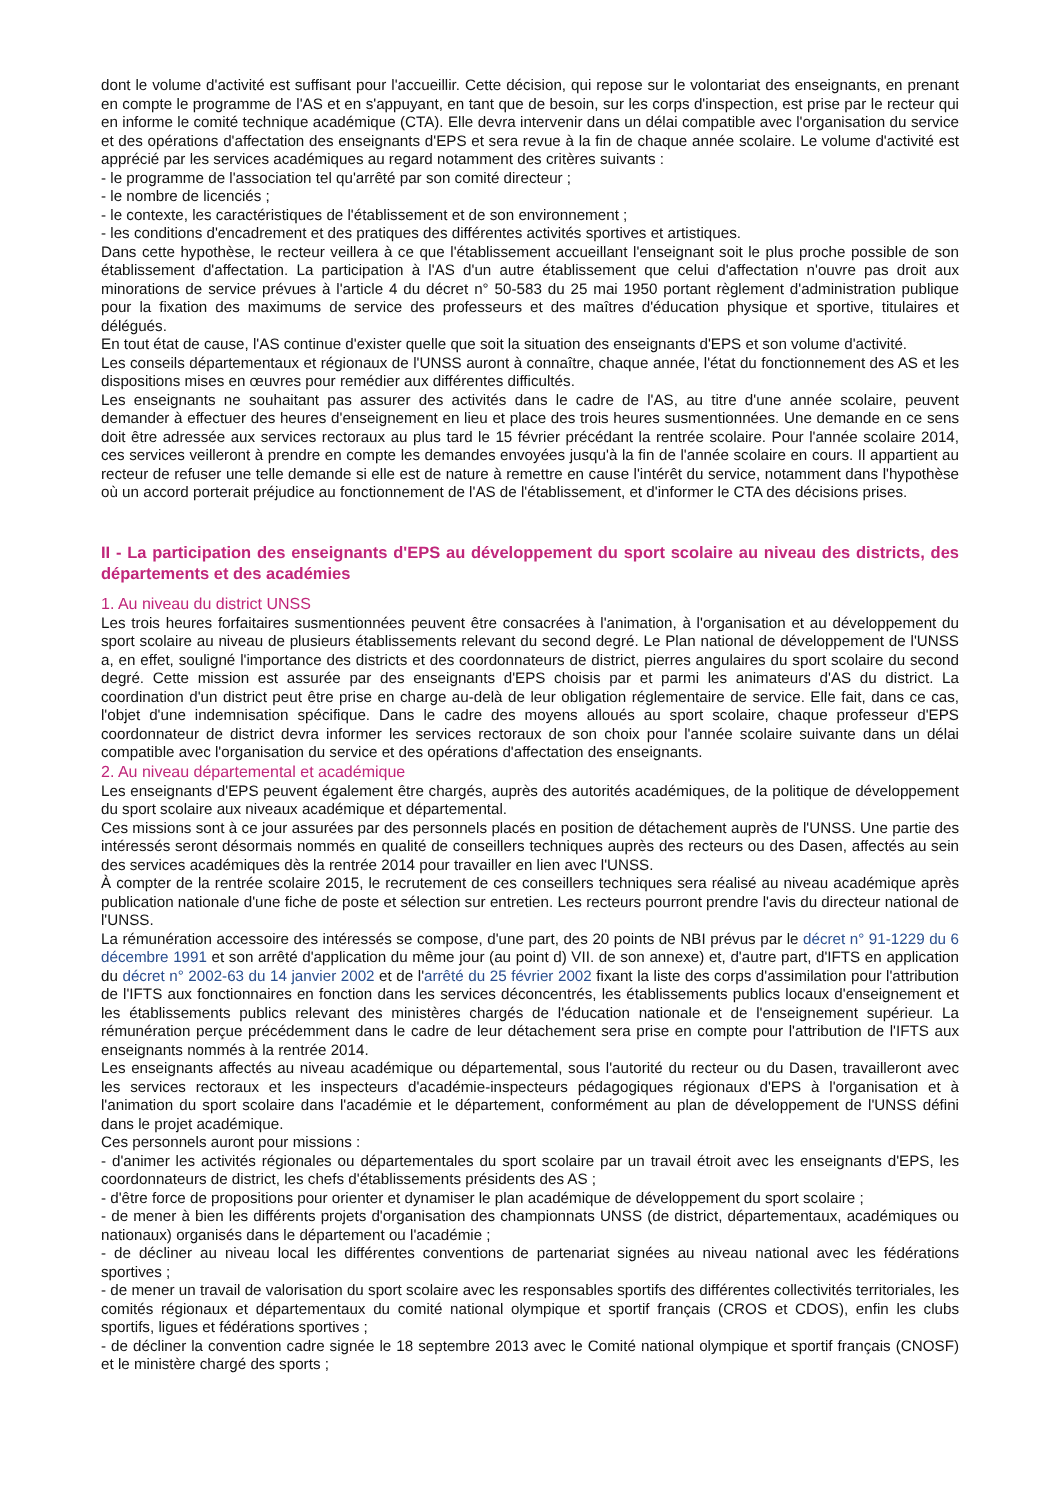dont le volume d'activité est suffisant pour l'accueillir. Cette décision, qui repose sur le volontariat des enseignants, en prenant en compte le programme de l'AS et en s'appuyant, en tant que de besoin, sur les corps d'inspection, est prise par le recteur qui en informe le comité technique académique (CTA). Elle devra intervenir dans un délai compatible avec l'organisation du service et des opérations d'affectation des enseignants d'EPS et sera revue à la fin de chaque année scolaire. Le volume d'activité est apprécié par les services académiques au regard notamment des critères suivants :
- le programme de l'association tel qu'arrêté par son comité directeur ;
- le nombre de licenciés ;
- le contexte, les caractéristiques de l'établissement et de son environnement ;
- les conditions d'encadrement et des pratiques des différentes activités sportives et artistiques.
Dans cette hypothèse, le recteur veillera à ce que l'établissement accueillant l'enseignant soit le plus proche possible de son établissement d'affectation. La participation à l'AS d'un autre établissement que celui d'affectation n'ouvre pas droit aux minorations de service prévues à l'article 4 du décret n° 50-583 du 25 mai 1950 portant règlement d'administration publique pour la fixation des maximums de service des professeurs et des maîtres d'éducation physique et sportive, titulaires et délégués.
En tout état de cause, l'AS continue d'exister quelle que soit la situation des enseignants d'EPS et son volume d'activité.
Les conseils départementaux et régionaux de l'UNSS auront à connaître, chaque année, l'état du fonctionnement des AS et les dispositions mises en œuvres pour remédier aux différentes difficultés.
Les enseignants ne souhaitant pas assurer des activités dans le cadre de l'AS, au titre d'une année scolaire, peuvent demander à effectuer des heures d'enseignement en lieu et place des trois heures susmentionnées. Une demande en ce sens doit être adressée aux services rectoraux au plus tard le 15 février précédant la rentrée scolaire. Pour l'année scolaire 2014, ces services veilleront à prendre en compte les demandes envoyées jusqu'à la fin de l'année scolaire en cours. Il appartient au recteur de refuser une telle demande si elle est de nature à remettre en cause l'intérêt du service, notamment dans l'hypothèse où un accord porterait préjudice au fonctionnement de l'AS de l'établissement, et d'informer le CTA des décisions prises.
II - La participation des enseignants d'EPS au développement du sport scolaire au niveau des districts, des départements et des académies
1. Au niveau du district UNSS
Les trois heures forfaitaires susmentionnées peuvent être consacrées à l'animation, à l'organisation et au développement du sport scolaire au niveau de plusieurs établissements relevant du second degré. Le Plan national de développement de l'UNSS a, en effet, souligné l'importance des districts et des coordonnateurs de district, pierres angulaires du sport scolaire du second degré. Cette mission est assurée par des enseignants d'EPS choisis par et parmi les animateurs d'AS du district. La coordination d'un district peut être prise en charge au-delà de leur obligation réglementaire de service. Elle fait, dans ce cas, l'objet d'une indemnisation spécifique. Dans le cadre des moyens alloués au sport scolaire, chaque professeur d'EPS coordonnateur de district devra informer les services rectoraux de son choix pour l'année scolaire suivante dans un délai compatible avec l'organisation du service et des opérations d'affectation des enseignants.
2. Au niveau départemental et académique
Les enseignants d'EPS peuvent également être chargés, auprès des autorités académiques, de la politique de développement du sport scolaire aux niveaux académique et départemental.
Ces missions sont à ce jour assurées par des personnels placés en position de détachement auprès de l'UNSS. Une partie des intéressés seront désormais nommés en qualité de conseillers techniques auprès des recteurs ou des Dasen, affectés au sein des services académiques dès la rentrée 2014 pour travailler en lien avec l'UNSS.
À compter de la rentrée scolaire 2015, le recrutement de ces conseillers techniques sera réalisé au niveau académique après publication nationale d'une fiche de poste et sélection sur entretien. Les recteurs pourront prendre l'avis du directeur national de l'UNSS.
La rémunération accessoire des intéressés se compose, d'une part, des 20 points de NBI prévus par le décret n° 91-1229 du 6 décembre 1991 et son arrêté d'application du même jour (au point d) VII. de son annexe) et, d'autre part, d'IFTS en application du décret n° 2002-63 du 14 janvier 2002 et de l'arrêté du 25 février 2002 fixant la liste des corps d'assimilation pour l'attribution de l'IFTS aux fonctionnaires en fonction dans les services déconcentrés, les établissements publics locaux d'enseignement et les établissements publics relevant des ministères chargés de l'éducation nationale et de l'enseignement supérieur. La rémunération perçue précédemment dans le cadre de leur détachement sera prise en compte pour l'attribution de l'IFTS aux enseignants nommés à la rentrée 2014.
Les enseignants affectés au niveau académique ou départemental, sous l'autorité du recteur ou du Dasen, travailleront avec les services rectoraux et les inspecteurs d'académie-inspecteurs pédagogiques régionaux d'EPS à l'organisation et à l'animation du sport scolaire dans l'académie et le département, conformément au plan de développement de l'UNSS défini dans le projet académique.
Ces personnels auront pour missions :
- d'animer les activités régionales ou départementales du sport scolaire par un travail étroit avec les enseignants d'EPS, les coordonnateurs de district, les chefs d'établissements présidents des AS ;
- d'être force de propositions pour orienter et dynamiser le plan académique de développement du sport scolaire ;
- de mener à bien les différents projets d'organisation des championnats UNSS (de district, départementaux, académiques ou nationaux) organisés dans le département ou l'académie ;
- de décliner au niveau local les différentes conventions de partenariat signées au niveau national avec les fédérations sportives ;
- de mener un travail de valorisation du sport scolaire avec les responsables sportifs des différentes collectivités territoriales, les comités régionaux et départementaux du comité national olympique et sportif français (CROS et CDOS), enfin les clubs sportifs, ligues et fédérations sportives ;
- de décliner la convention cadre signée le 18 septembre 2013 avec le Comité national olympique et sportif français (CNOSF) et le ministère chargé des sports ;